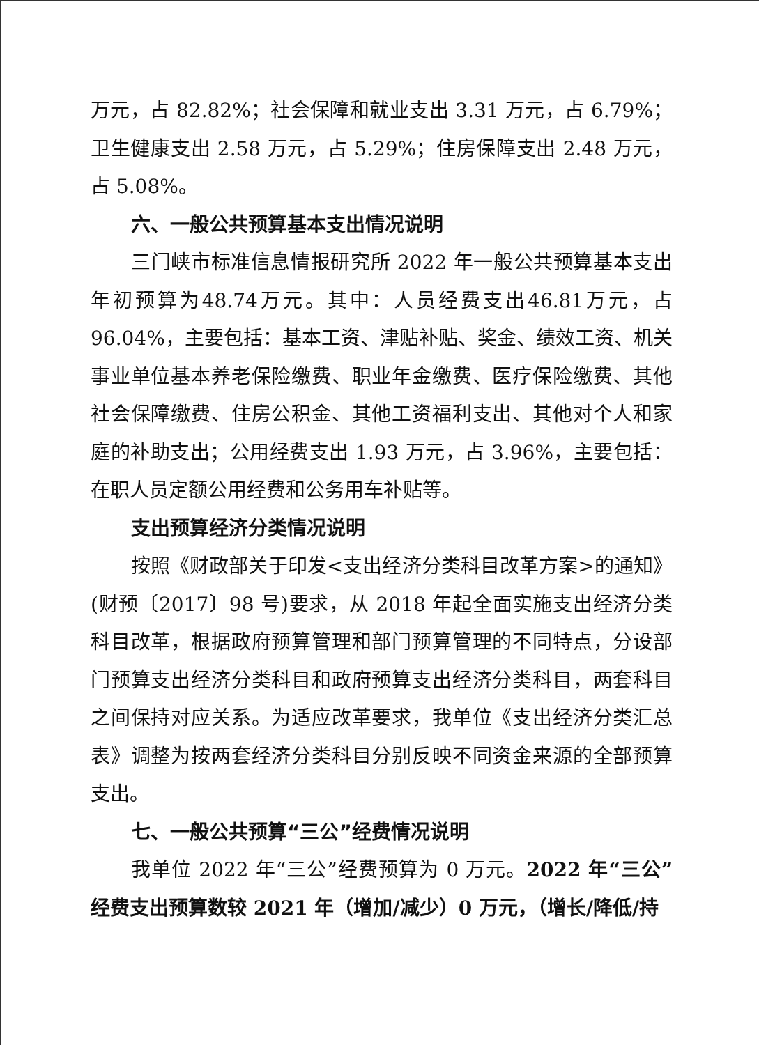万元，占 82.82%；社会保障和就业支出 3.31 万元，占 6.79%；卫生健康支出 2.58 万元，占 5.29%；住房保障支出 2.48 万元，占 5.08%。
六、一般公共预算基本支出情况说明
三门峡市标准信息情报研究所 2022 年一般公共预算基本支出年初预算为48.74万元。其中：人员经费支出46.81万元，占96.04%，主要包括：基本工资、津贴补贴、奖金、绩效工资、机关事业单位基本养老保险缴费、职业年金缴费、医疗保险缴费、其他社会保障缴费、住房公积金、其他工资福利支出、其他对个人和家庭的补助支出；公用经费支出 1.93 万元，占 3.96%，主要包括：在职人员定额公用经费和公务用车补贴等。
支出预算经济分类情况说明
按照《财政部关于印发<支出经济分类科目改革方案>的通知》(财预〔2017〕98 号)要求，从 2018 年起全面实施支出经济分类科目改革，根据政府预算管理和部门预算管理的不同特点，分设部门预算支出经济分类科目和政府预算支出经济分类科目，两套科目之间保持对应关系。为适应改革要求，我单位《支出经济分类汇总表》调整为按两套经济分类科目分别反映不同资金来源的全部预算支出。
七、一般公共预算“三公”经费情况说明
我单位 2022 年“三公”经费预算为 0 万元。2022 年“三公”经费支出预算数较 2021 年（增加/减少）0 万元，（增长/降低/持